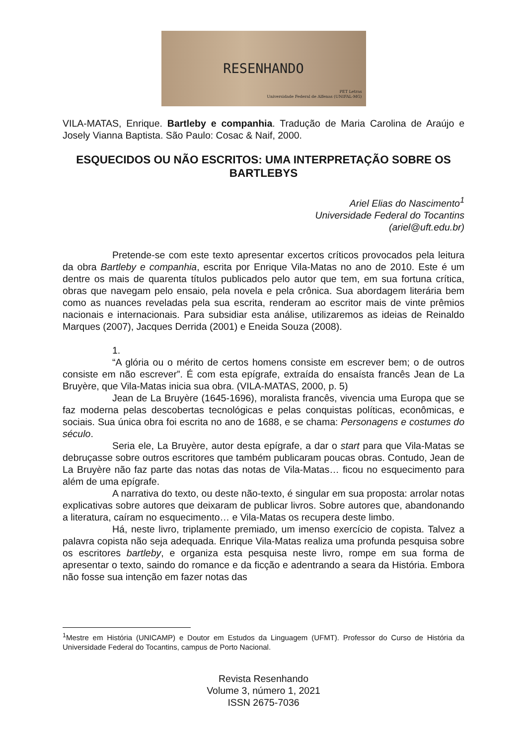RESENHANDO
PET Letras
Universidade Federal de Alfenas (UNIFAL-MG)
VILA-MATAS, Enrique. Bartleby e companhia. Tradução de Maria Carolina de Araújo e Josely Vianna Baptista. São Paulo: Cosac & Naif, 2000.
ESQUECIDOS OU NÃO ESCRITOS: UMA INTERPRETAÇÃO SOBRE OS BARTLEBYS
Ariel Elias do Nascimento<sup>1</sup>
Universidade Federal do Tocantins
(ariel@uft.edu.br)
Pretende-se com este texto apresentar excertos críticos provocados pela leitura da obra Bartleby e companhia, escrita por Enrique Vila-Matas no ano de 2010. Este é um dentre os mais de quarenta títulos publicados pelo autor que tem, em sua fortuna crítica, obras que navegam pelo ensaio, pela novela e pela crônica. Sua abordagem literária bem como as nuances reveladas pela sua escrita, renderam ao escritor mais de vinte prêmios nacionais e internacionais. Para subsidiar esta análise, utilizaremos as ideias de Reinaldo Marques (2007), Jacques Derrida (2001) e Eneida Souza (2008).
1.
“A glória ou o mérito de certos homens consiste em escrever bem; o de outros consiste em não escrever”. É com esta epígrafe, extraída do ensaísta francês Jean de La Bruyère, que Vila-Matas inicia sua obra. (VILA-MATAS, 2000, p. 5)
Jean de La Bruyère (1645-1696), moralista francês, vivencia uma Europa que se faz moderna pelas descobertas tecnológicas e pelas conquistas políticas, econômicas, e sociais. Sua única obra foi escrita no ano de 1688, e se chama: Personagens e costumes do século.
Seria ele, La Bruyère, autor desta epígrafe, a dar o start para que Vila-Matas se debruçasse sobre outros escritores que também publicaram poucas obras. Contudo, Jean de La Bruyère não faz parte das notas das notas de Vila-Matas… ficou no esquecimento para além de uma epígrafe.
A narrativa do texto, ou deste não-texto, é singular em sua proposta: arrolar notas explicativas sobre autores que deixaram de publicar livros. Sobre autores que, abandonando a literatura, caíram no esquecimento… e Vila-Matas os recupera deste limbo.
Há, neste livro, triplamente premiado, um imenso exercício de copista. Talvez a palavra copista não seja adequada. Enrique Vila-Matas realiza uma profunda pesquisa sobre os escritores bartleby, e organiza esta pesquisa neste livro, rompe em sua forma de apresentar o texto, saindo do romance e da ficção e adentrando a seara da História. Embora não fosse sua intenção em fazer notas das
<sup>1</sup> Mestre em História (UNICAMP) e Doutor em Estudos da Linguagem (UFMT). Professor do Curso de História da Universidade Federal do Tocantins, campus de Porto Nacional.
Revista Resenhando
Volume 3, número 1, 2021
ISSN 2675-7036